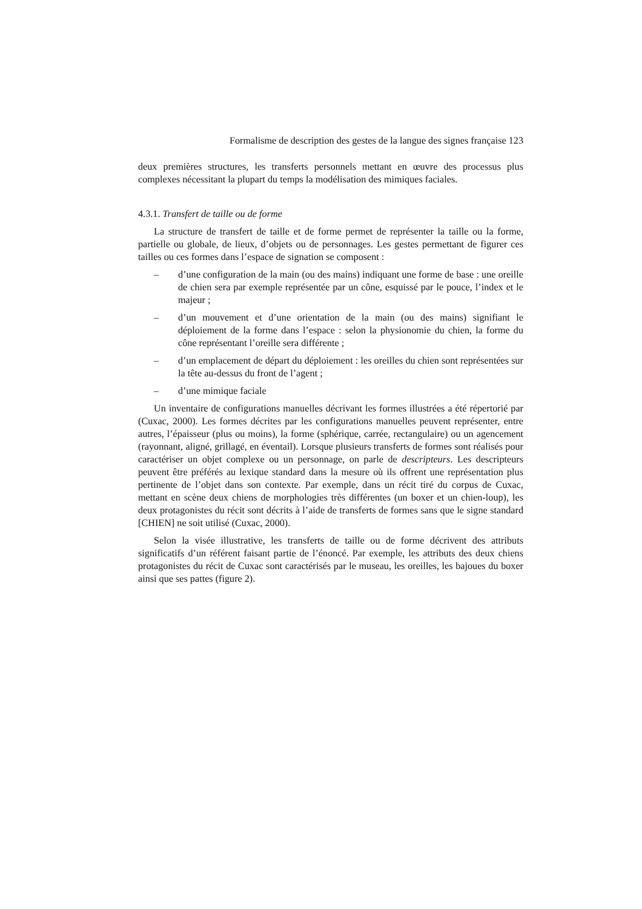Formalisme de description des gestes de la langue des signes française 123
deux premières structures, les transferts personnels mettant en œuvre des processus plus complexes nécessitant la plupart du temps la modélisation des mimiques faciales.
4.3.1. Transfert de taille ou de forme
La structure de transfert de taille et de forme permet de représenter la taille ou la forme, partielle ou globale, de lieux, d’objets ou de personnages. Les gestes permettant de figurer ces tailles ou ces formes dans l’espace de signation se composent :
– d’une configuration de la main (ou des mains) indiquant une forme de base : une oreille de chien sera par exemple représentée par un cône, esquissé par le pouce, l’index et le majeur ;
– d’un mouvement et d’une orientation de la main (ou des mains) signifiant le déploiement de la forme dans l’espace : selon la physionomie du chien, la forme du cône représentant l’oreille sera différente ;
– d’un emplacement de départ du déploiement : les oreilles du chien sont représentées sur la tête au-dessus du front de l’agent ;
– d’une mimique faciale
Un inventaire de configurations manuelles décrivant les formes illustrées a été répertorié par (Cuxac, 2000). Les formes décrites par les configurations manuelles peuvent représenter, entre autres, l’épaisseur (plus ou moins), la forme (sphérique, carrée, rectangulaire) ou un agencement (rayonnant, aligné, grillagé, en éventail). Lorsque plusieurs transferts de formes sont réalisés pour caractériser un objet complexe ou un personnage, on parle de descripteurs. Les descripteurs peuvent être préférés au lexique standard dans la mesure où ils offrent une représentation plus pertinente de l’objet dans son contexte. Par exemple, dans un récit tiré du corpus de Cuxac, mettant en scène deux chiens de morphologies très différentes (un boxer et un chien-loup), les deux protagonistes du récit sont décrits à l’aide de transferts de formes sans que le signe standard [CHIEN] ne soit utilisé (Cuxac, 2000).
Selon la visée illustrative, les transferts de taille ou de forme décrivent des attributs significatifs d’un référent faisant partie de l’énoncé. Par exemple, les attributs des deux chiens protagonistes du récit de Cuxac sont caractérisés par le museau, les oreilles, les bajoues du boxer ainsi que ses pattes (figure 2).